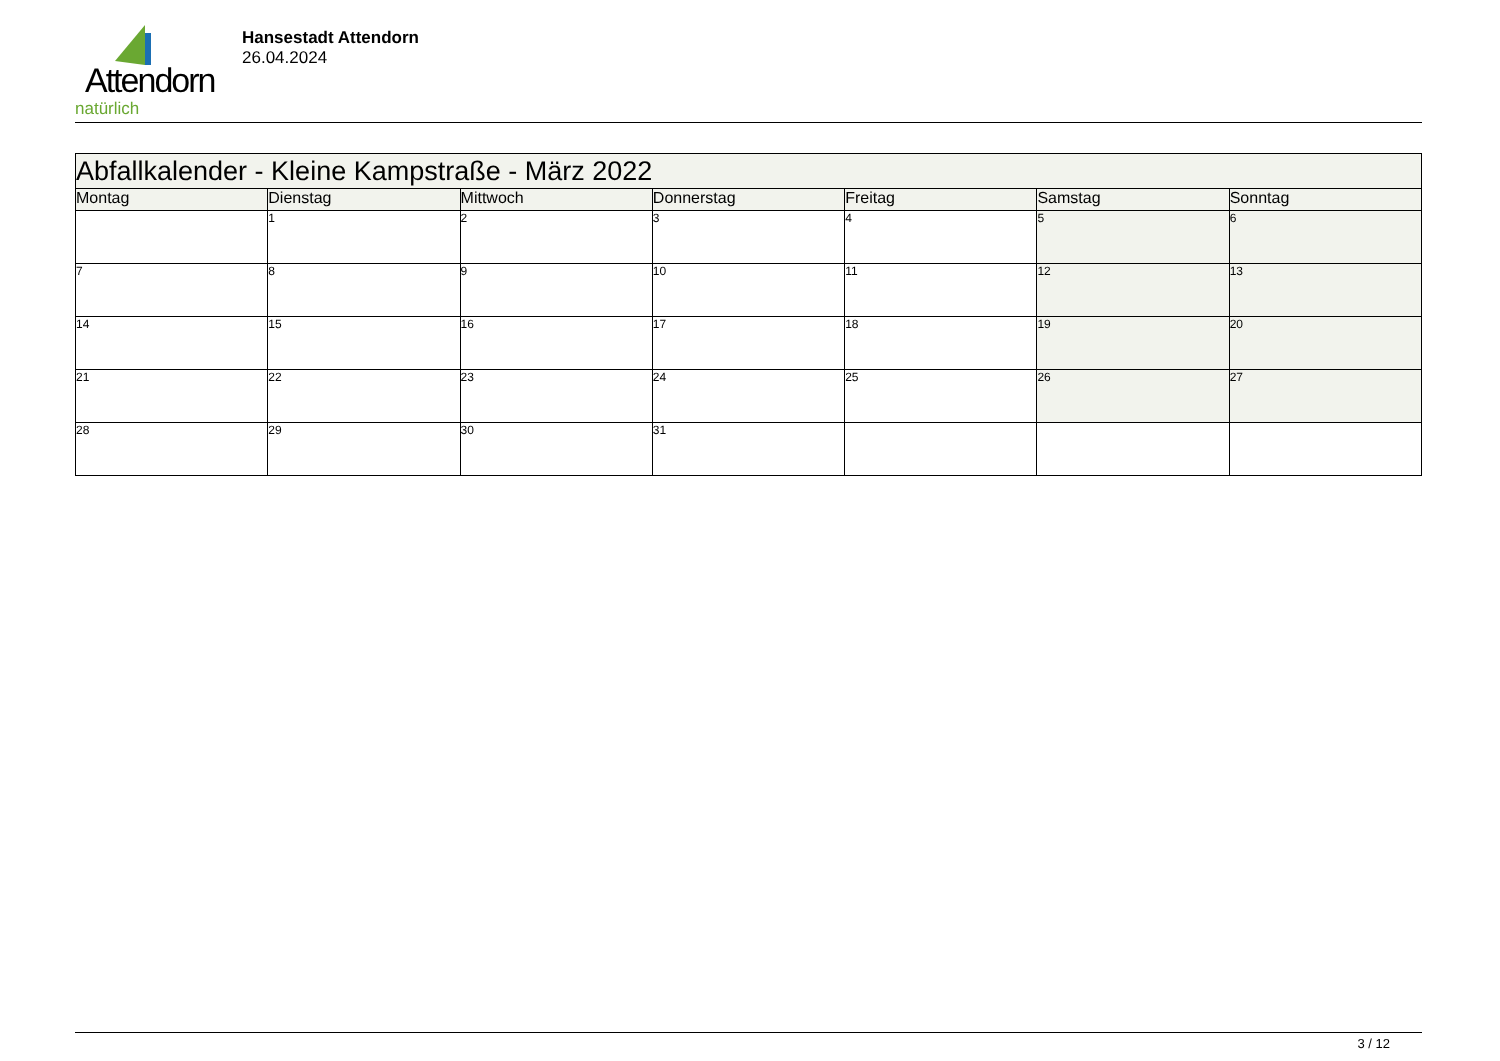Attendorn
natürlich
Hansestadt Attendorn
26.04.2024
| Abfallkalender - Kleine Kampstraße - März 2022 | | | | | | |
| Montag | Dienstag | Mittwoch | Donnerstag | Freitag | Samstag | Sonntag |
| | 1 | 2 | 3 | 4 | 5 | 6 |
| 7 | 8 | 9 | 10 | 11 | 12 | 13 |
| 14 | 15 | 16 | 17 | 18 | 19 | 20 |
| 21 | 22 | 23 | 24 | 25 | 26 | 27 |
| 28 | 29 | 30 | 31 | | | |
3 / 12